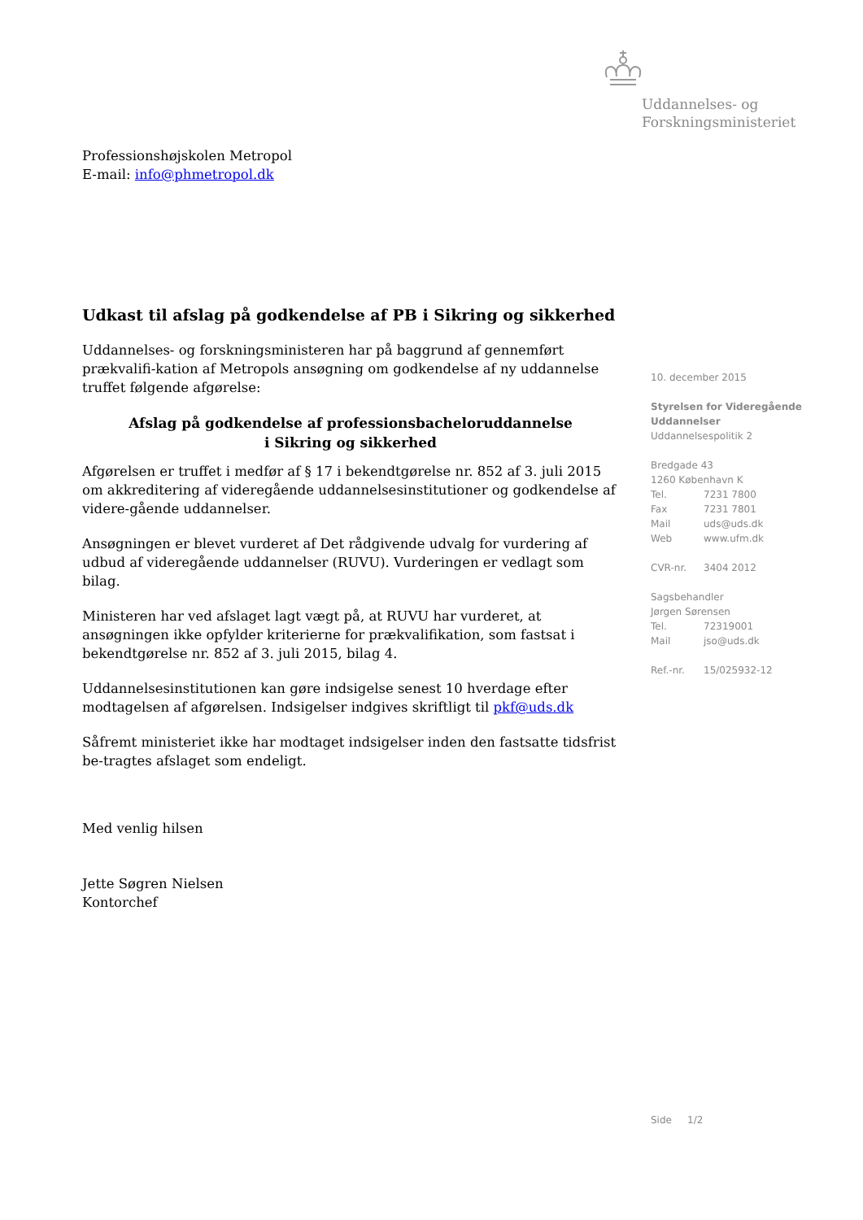Uddannelses- og
Forskningsministeriet
Professionshøjskolen Metropol
E-mail: info@phmetropol.dk
Udkast til afslag på godkendelse af PB i Sikring og sikkerhed
Uddannelses- og forskningsministeren har på baggrund af gennemført prækvalifi-kation af Metropols ansøgning om godkendelse af ny uddannelse truffet følgende afgørelse:
Afslag på godkendelse af professionsbacheloruddannelse
i Sikring og sikkerhed
Afgørelsen er truffet i medfør af § 17 i bekendtgørelse nr. 852 af 3. juli 2015 om akkreditering af videregående uddannelsesinstitutioner og godkendelse af videre-gående uddannelser.
Ansøgningen er blevet vurderet af Det rådgivende udvalg for vurdering af udbud af videregående uddannelser (RUVU). Vurderingen er vedlagt som bilag.
Ministeren har ved afslaget lagt vægt på, at RUVU har vurderet, at ansøgningen ikke opfylder kriterierne for prækvalifikation, som fastsat i bekendtgørelse nr. 852 af 3. juli 2015, bilag 4.
Uddannelsesinstitutionen kan gøre indsigelse senest 10 hverdage efter modtagelsen af afgørelsen. Indsigelser indgives skriftligt til pkf@uds.dk
Såfremt ministeriet ikke har modtaget indsigelser inden den fastsatte tidsfrist be-tragtes afslaget som endeligt.
Med venlig hilsen
Jette Søgren Nielsen
Kontorchef
10. december 2015
Styrelsen for Videregående Uddannelser
Uddannelsespolitik 2
Bredgade 43
1260 København K
| Tel. | 7231 7800 |
| Fax | 7231 7801 |
| Mail | uds@uds.dk |
| Web | www.ufm.dk |
| CVR-nr. | 3404 2012 |
| Sagsbehandler | |
| Jørgen Sørensen | |
| Tel. | 72319001 |
| Mail | jso@uds.dk |
| Ref.-nr. | 15/025932-12 |
Side 1/2